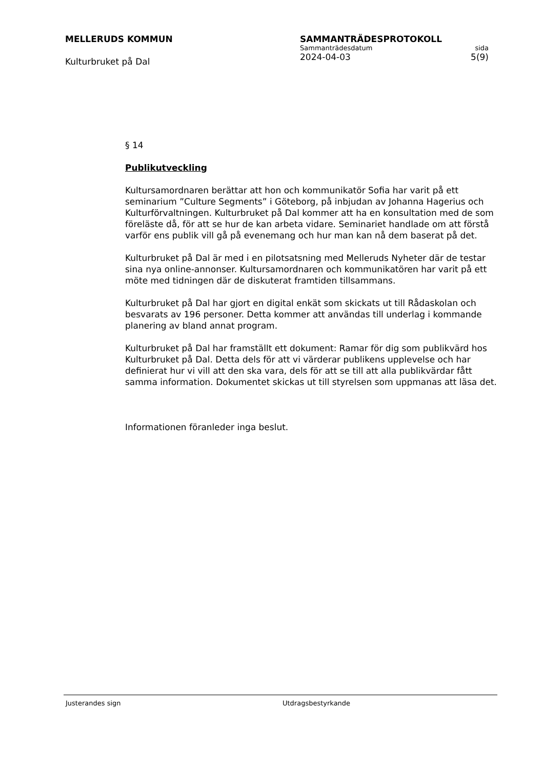MELLERUDS KOMMUN
Kulturbruket på Dal
SAMMANTRÄDESPROTOKOLL
Sammanträdesdatum sida
2024-04-03 5(9)
§ 14
Publikutveckling
Kultursamordnaren berättar att hon och kommunikatör Sofia har varit på ett seminarium ”Culture Segments” i Göteborg, på inbjudan av Johanna Hagerius och Kulturförvaltningen. Kulturbruket på Dal kommer att ha en konsultation med de som föreläste då, för att se hur de kan arbeta vidare. Seminariet handlade om att förstå varför ens publik vill gå på evenemang och hur man kan nå dem baserat på det.
Kulturbruket på Dal är med i en pilotsatsning med Melleruds Nyheter där de testar sina nya online-annonser. Kultursamordnaren och kommunikatören har varit på ett möte med tidningen där de diskuterat framtiden tillsammans.
Kulturbruket på Dal har gjort en digital enkät som skickats ut till Rådaskolan och besvarats av 196 personer. Detta kommer att användas till underlag i kommande planering av bland annat program.
Kulturbruket på Dal har framställt ett dokument: Ramar för dig som publikvärd hos Kulturbruket på Dal. Detta dels för att vi värderar publikens upplevelse och har definierat hur vi vill att den ska vara, dels för att se till att alla publikvärdar fått samma information. Dokumentet skickas ut till styrelsen som uppmanas att läsa det.
Informationen föranleder inga beslut.
Justerandes sign Utdragsbestyrkande